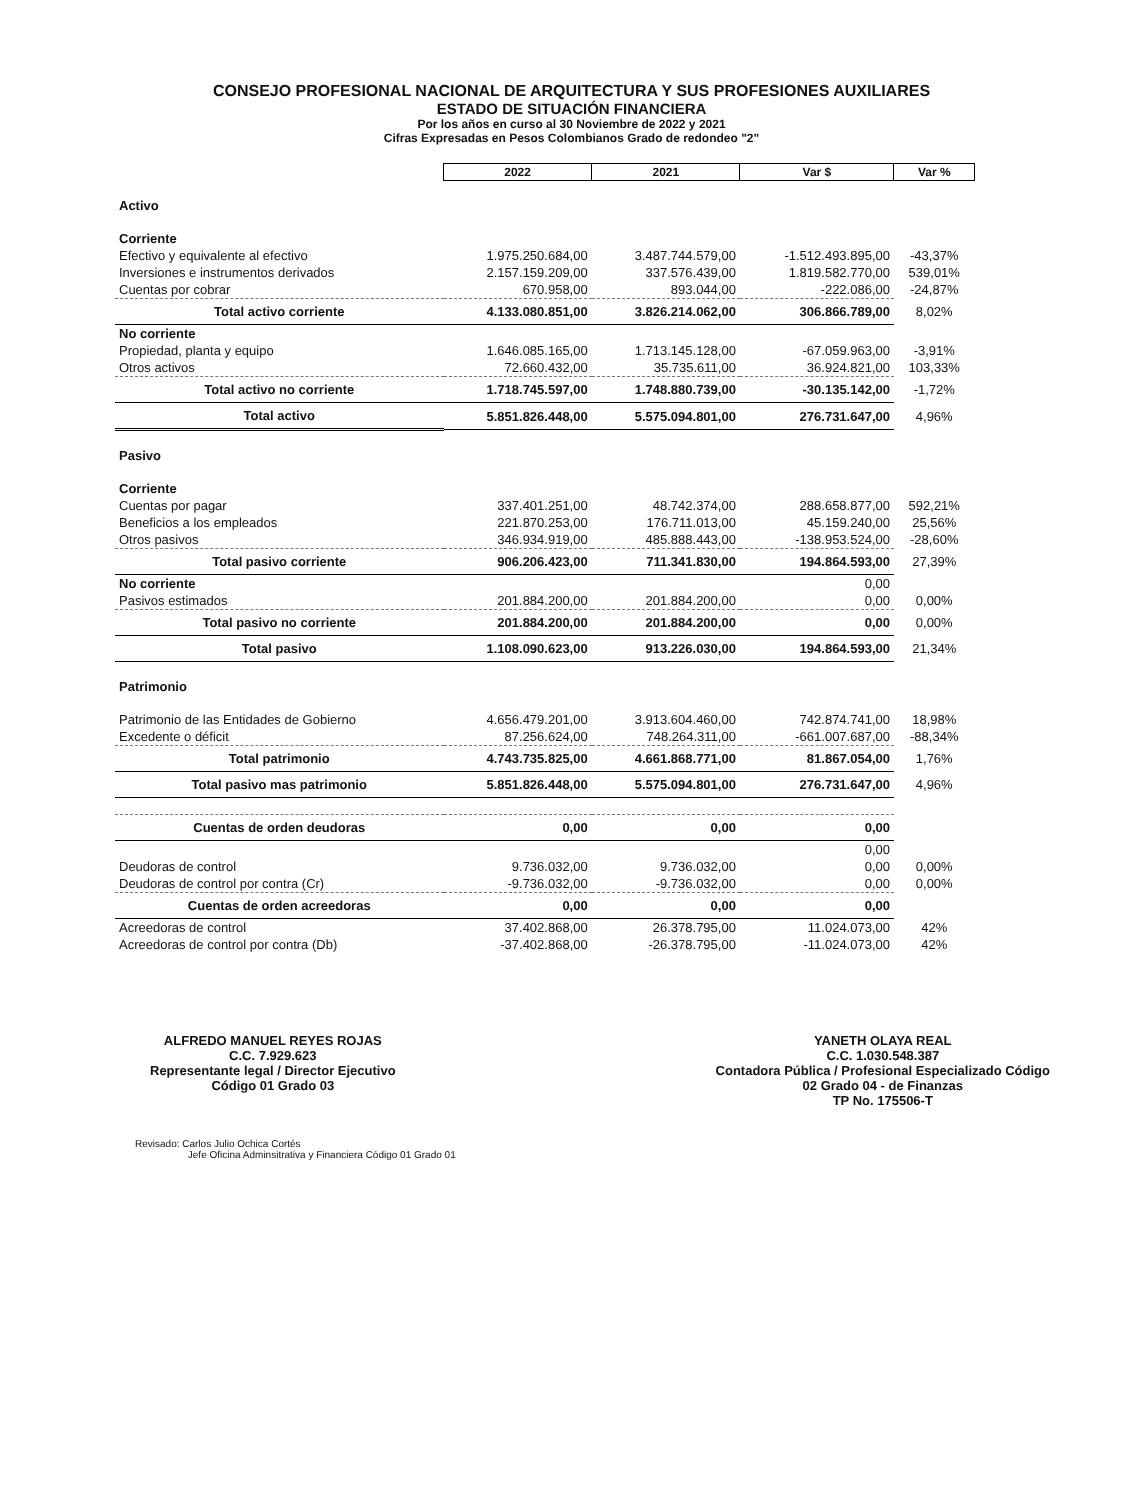CONSEJO PROFESIONAL NACIONAL DE ARQUITECTURA Y SUS PROFESIONES AUXILIARES
ESTADO DE SITUACIÓN FINANCIERA
Por los años en curso al 30 Noviembre de 2022 y 2021
Cifras Expresadas en Pesos Colombianos Grado de redondeo "2"
| | 2022 | 2021 | Var $ | Var % |
| Activo | | | | |
| Corriente | | | | |
| Efectivo y equivalente al efectivo | 1.975.250.684,00 | 3.487.744.579,00 | -1.512.493.895,00 | -43,37% |
| Inversiones e instrumentos derivados | 2.157.159.209,00 | 337.576.439,00 | 1.819.582.770,00 | 539,01% |
| Cuentas por cobrar | 670.958,00 | 893.044,00 | -222.086,00 | -24,87% |
| Total activo corriente | 4.133.080.851,00 | 3.826.214.062,00 | 306.866.789,00 | 8,02% |
| No corriente | | | | |
| Propiedad, planta y equipo | 1.646.085.165,00 | 1.713.145.128,00 | -67.059.963,00 | -3,91% |
| Otros activos | 72.660.432,00 | 35.735.611,00 | 36.924.821,00 | 103,33% |
| Total activo no corriente | 1.718.745.597,00 | 1.748.880.739,00 | -30.135.142,00 | -1,72% |
| Total activo | 5.851.826.448,00 | 5.575.094.801,00 | 276.731.647,00 | 4,96% |
| Pasivo | | | | |
| Corriente | | | | |
| Cuentas por pagar | 337.401.251,00 | 48.742.374,00 | 288.658.877,00 | 592,21% |
| Beneficios a los empleados | 221.870.253,00 | 176.711.013,00 | 45.159.240,00 | 25,56% |
| Otros pasivos | 346.934.919,00 | 485.888.443,00 | -138.953.524,00 | -28,60% |
| Total pasivo corriente | 906.206.423,00 | 711.341.830,00 | 194.864.593,00 | 27,39% |
| No corriente | | | 0,00 | |
| Pasivos estimados | 201.884.200,00 | 201.884.200,00 | 0,00 | 0,00% |
| Total pasivo no corriente | 201.884.200,00 | 201.884.200,00 | 0,00 | 0,00% |
| Total pasivo | 1.108.090.623,00 | 913.226.030,00 | 194.864.593,00 | 21,34% |
| Patrimonio | | | | |
| Patrimonio de las Entidades de Gobierno | 4.656.479.201,00 | 3.913.604.460,00 | 742.874.741,00 | 18,98% |
| Excedente o déficit | 87.256.624,00 | 748.264.311,00 | -661.007.687,00 | -88,34% |
| Total patrimonio | 4.743.735.825,00 | 4.661.868.771,00 | 81.867.054,00 | 1,76% |
| Total pasivo mas patrimonio | 5.851.826.448,00 | 5.575.094.801,00 | 276.731.647,00 | 4,96% |
| Cuentas de orden deudoras | 0,00 | 0,00 | 0,00 | |
| | | | 0,00 | |
| Deudoras de control | 9.736.032,00 | 9.736.032,00 | 0,00 | 0,00% |
| Deudoras de control por contra (Cr) | -9.736.032,00 | -9.736.032,00 | 0,00 | 0,00% |
| Cuentas de orden acreedoras | 0,00 | 0,00 | 0,00 | |
| Acreedoras de control | 37.402.868,00 | 26.378.795,00 | 11.024.073,00 | 42% |
| Acreedoras de control por contra (Db) | -37.402.868,00 | -26.378.795,00 | -11.024.073,00 | 42% |
ALFREDO MANUEL REYES ROJAS
C.C. 7.929.623
Representante legal / Director Ejecutivo
Código 01 Grado 03
YANETH OLAYA REAL
C.C. 1.030.548.387
Contadora Pública / Profesional Especializado Código
02 Grado 04 - de Finanzas
TP No. 175506-T
Revisado: Carlos Julio Ochica Cortés
Jefe Oficina Adminsitrativa y Financiera Código 01 Grado 01